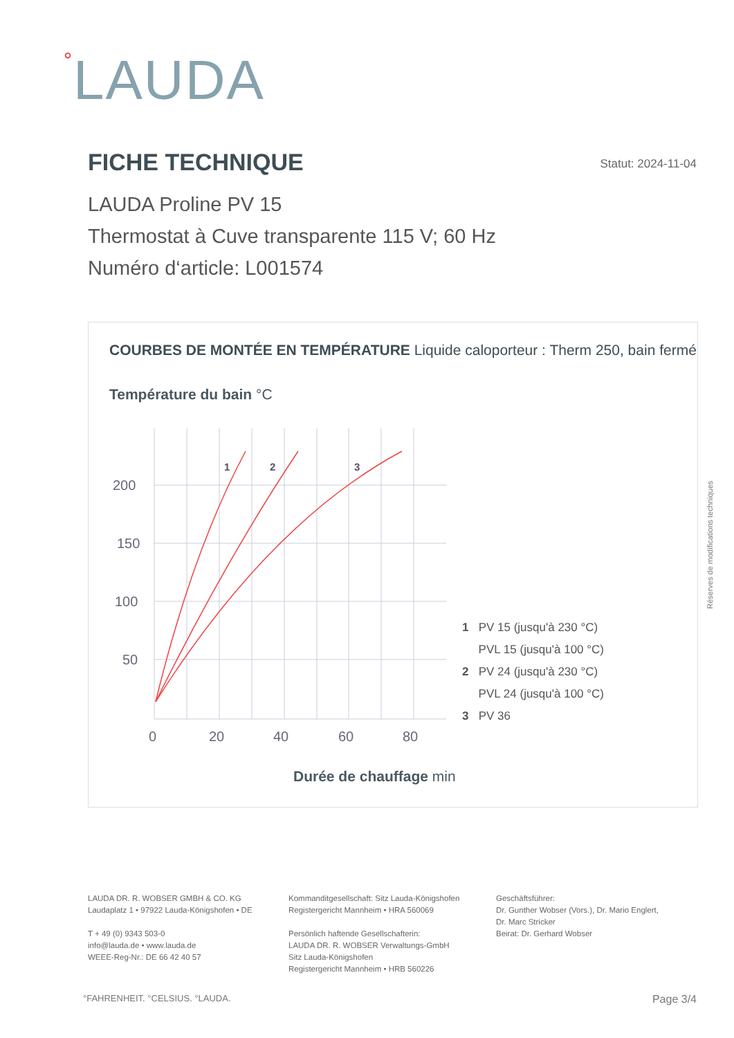°LAUDA
FICHE TECHNIQUE
Statut: 2024-11-04
LAUDA Proline PV 15
Thermostat à Cuve transparente 115 V; 60 Hz
Numéro d‘article: L001574
COURBES DE MONTÉE EN TEMPÉRATURE Liquide caloporteur : Therm 250, bain fermé
Température du bain °C
200
150
100
50
0
20
40
60
80
1
2
3
Durée de chauffage min
1 PV 15 (jusqu'à 230 °C)
PVL 15 (jusqu'à 100 °C)
2 PV 24 (jusqu'à 230 °C)
PVL 24 (jusqu'à 100 °C)
3 PV 36
Réserves de modifications techniques
LAUDA DR. R. WOBSER GMBH & CO. KG
Laudaplatz 1 • 97922 Lauda-Königshofen • DE
T + 49 (0) 9343 503-0
info@lauda.de • www.lauda.de
WEEE-Reg-Nr.: DE 66 42 40 57
Kommanditgesellschaft: Sitz Lauda-Königshofen
Registergericht Mannheim • HRA 560069
Persönlich haftende Gesellschafterin:
LAUDA DR. R. WOBSER Verwaltungs-GmbH
Sitz Lauda-Königshofen
Registergericht Mannheim • HRB 560226
Geschäftsführer:
Dr. Gunther Wobser (Vors.), Dr. Mario Englert,
Dr. Marc Stricker
Beirat: Dr. Gerhard Wobser
°FAHRENHEIT. °CELSIUS. °LAUDA. Page 3/4